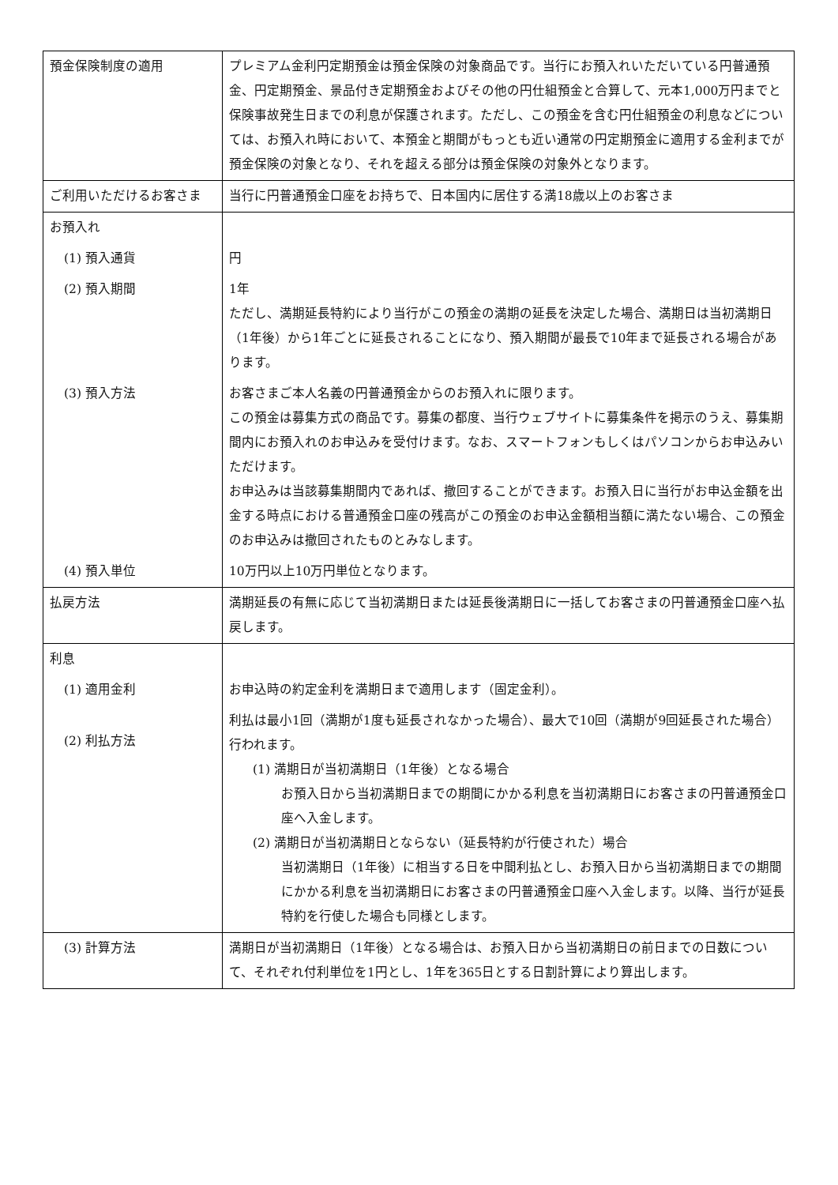| 預金保険制度の適用 | プレミアム金利円定期預金は預金保険の対象商品です。当行にお預入れいただいている円普通預金、円定期預金、景品付き定期預金およびその他の円仕組預金と合算して、元本1,000万円までと保険事故発生日までの利息が保護されます。ただし、この預金を含む円仕組預金の利息などについては、お預入れ時において、本預金と期間がもっとも近い通常の円定期預金に適用する金利までが預金保険の対象となり、それを超える部分は預金保険の対象外となります。 |
| ご利用いただけるお客さま | 当行に円普通預金口座をお持ちで、日本国内に居住する満18歳以上のお客さま |
| お預入れ | |
| (1) 預入通貨 | 円 |
| (2) 預入期間 | 1年 ただし、満期延長特約により当行がこの預金の満期の延長を決定した場合、満期日は当初満期日（1年後）から1年ごとに延長されることになり、預入期間が最長で10年まで延長される場合があります。 |
| (3) 預入方法 | お客さまご本人名義の円普通預金からのお預入れに限ります。 この預金は募集方式の商品です。募集の都度、当行ウェブサイトに募集条件を掲示のうえ、募集期間内にお預入れのお申込みを受付けます。なお、スマートフォンもしくはパソコンからお申込みいただけます。 お申込みは当該募集期間内であれば、撤回することができます。お預入日に当行がお申込金額を出金する時点における普通預金口座の残高がこの預金のお申込金額相当額に満たない場合、この預金のお申込みは撤回されたものとみなします。 |
| (4) 預入単位 | 10万円以上10万円単位となります。 |
| 払戻方法 | 満期延長の有無に応じて当初満期日または延長後満期日に一括してお客さまの円普通預金口座へ払戻します。 |
| 利息 | |
| (1) 適用金利 | お申込時の約定金利を満期日まで適用します（固定金利）。 |
| (2) 利払方法 | 利払は最小1回（満期が1度も延長されなかった場合）、最大で10回（満期が9回延長された場合）行われます。 (1) 満期日が当初満期日（1年後）となる場合 お預入日から当初満期日までの期間にかかる利息を当初満期日にお客さまの円普通預金口座へ入金します。 (2) 満期日が当初満期日とならない（延長特約が行使された）場合 当初満期日（1年後）に相当する日を中間利払とし、お預入日から当初満期日までの期間にかかる利息を当初満期日にお客さまの円普通預金口座へ入金します。以降、当行が延長特約を行使した場合も同様とします。 |
| (3) 計算方法 | 満期日が当初満期日（1年後）となる場合は、お預入日から当初満期日の前日までの日数について、それぞれ付利単位を1円とし、1年を365日とする日割計算により算出します。 |